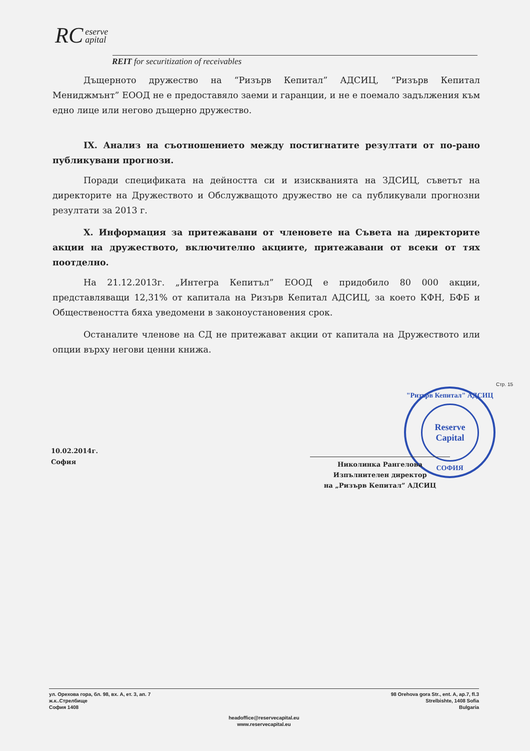RC eserve
apital
REIT for securitization of receivables
Дъщерното дружество на “Ризърв Кепитал” АДСИЦ, “Ризърв Кепитал Мениджмънт” ЕООД не е предоставяло заеми и гаранции, и не е поемало задължения към едно лице или негово дъщерно дружество.
IX. Анализ на съотношението между постигнатите резултати от по-рано публикувани прогнози.
Поради спецификата на дейността си и изискванията на ЗДСИЦ, съветът на директорите на Дружеството и Обслужващото дружество не са публикували прогнозни резултати за 2013 г.
X. Информация за притежавани от членовете на Съвета на директорите акции на дружеството, включително акциите, притежавани от всеки от тях поотделно.
На 21.12.2013г. „Интегра Кепитъл” ЕООД е придобило 80 000 акции, представляващи 12,31% от капитала на Ризърв Кепитал АДСИЦ, за което КФН, БФБ и Обществеността бяха уведомени в законоустановения срок.
Останалите членове на СД не притежават акции от капитала на Дружеството или опции върху негови ценни книжа.
Стр. 15
"Ризърв Кепитал" АДСИЦ
Reserve
Capital
СОФИЯ
10.02.2014г.
София
Николинка Рангелова
Изпълнителен директор
на „Ризърв Кепитал” АДСИЦ
ул. Орехова гора, бл. 98, вх. А, ет. 3, ап. 7
ж.к..Стрелбище
София 1408
98 Orehova gora Str., ent. A, ap.7, fl.3
Strelbishte, 1408 Sofia
Bulgaria
headoffice@reservecapital.eu
www.reservecapital.eu